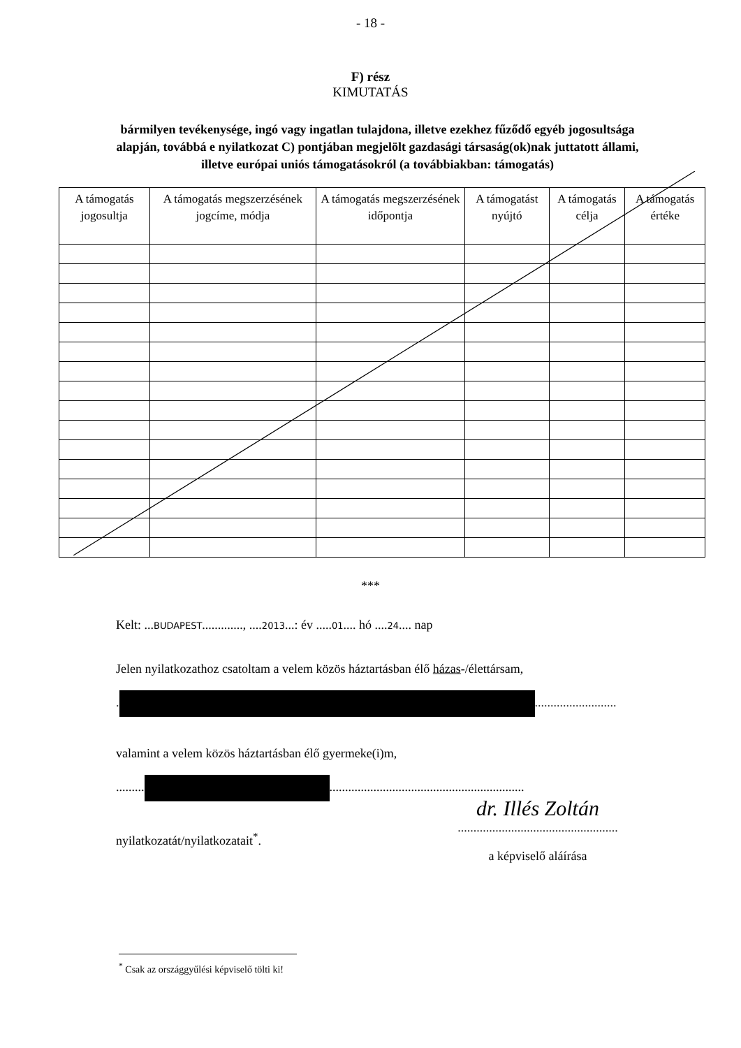- 18 -
F) rész
KIMUTATÁS
bármilyen tevékenysége, ingó vagy ingatlan tulajdona, illetve ezekhez fűződő egyéb jogosultsága alapján, továbbá e nyilatkozat C) pontjában megjelölt gazdasági társaság(ok)nak juttatott állami, illetve európai uniós támogatásokról (a továbbiakban: támogatás)
| A támogatás jogosultja | A támogatás megszerzésének jogcíme, módja | A támogatás megszerzésének időpontja | A támogatást nyújtó | A támogatás célja | A támogatás értéke |
| --- | --- | --- | --- | --- | --- |
***
Kelt: ...BUDAPEST............., ....2013...: év .....01.... hó ....24.... nap
Jelen nyilatkozathoz csatoltam a velem közös háztartásban élő házas-/élettársam,
. ..........................
valamint a velem közös háztartásban élő gyermeke(i)m,
......... ..............................................................
nyilatkozatát/nyilatkozatait<sup>*</sup>.
dr. Illés Zoltán
...................................................
a képviselő aláírása
<sup>*</sup> Csak az országgyűlési képviselő tölti ki!